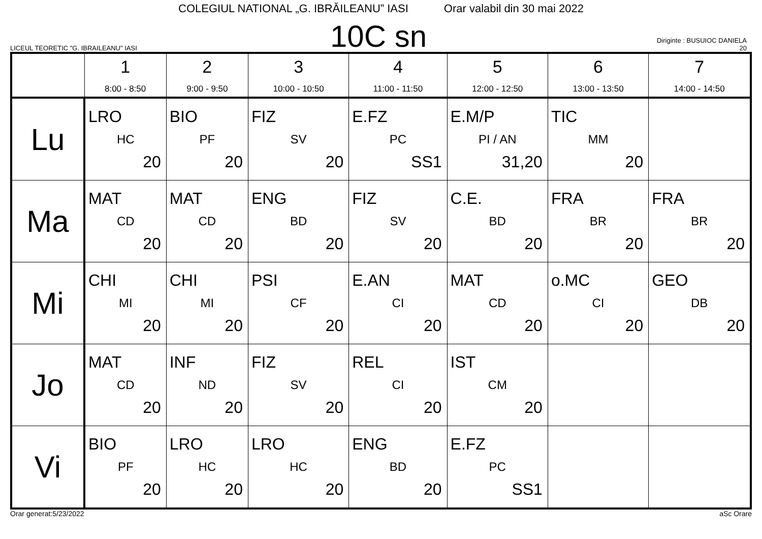COLEGIUL NATIONAL „G. IBRĂILEANU” IASI Orar valabil din 30 mai 2022
LICEUL TEORETIC "G. IBRAILEANU" IASI
10C sn
Diriginte : BUSUIOC DANIELA
20
| | 1 8:00 - 8:50 | 2 9:00 - 9:50 | 3 10:00 - 10:50 | 4 11:00 - 11:50 | 5 12:00 - 12:50 | 6 13:00 - 13:50 | 7 14:00 - 14:50 |
| --- | --- | --- | --- | --- | --- | --- | --- |
| Lu | LRO HC 20 | BIO PF 20 | FIZ SV 20 | E.FZ PC SS1 | E.M/P PI / AN 31,20 | TIC MM 20 | |
| Ma | MAT CD 20 | MAT CD 20 | ENG BD 20 | FIZ SV 20 | C.E. BD 20 | FRA BR 20 | FRA BR 20 |
| Mi | CHI MI 20 | CHI MI 20 | PSI CF 20 | E.AN CI 20 | MAT CD 20 | o.MC CI 20 | GEO DB 20 |
| Jo | MAT CD 20 | INF ND 20 | FIZ SV 20 | REL CI 20 | IST CM 20 | | |
| Vi | BIO PF 20 | LRO HC 20 | LRO HC 20 | ENG BD 20 | E.FZ PC SS1 | | |
Orar generat:5/23/2022 aSc Orare